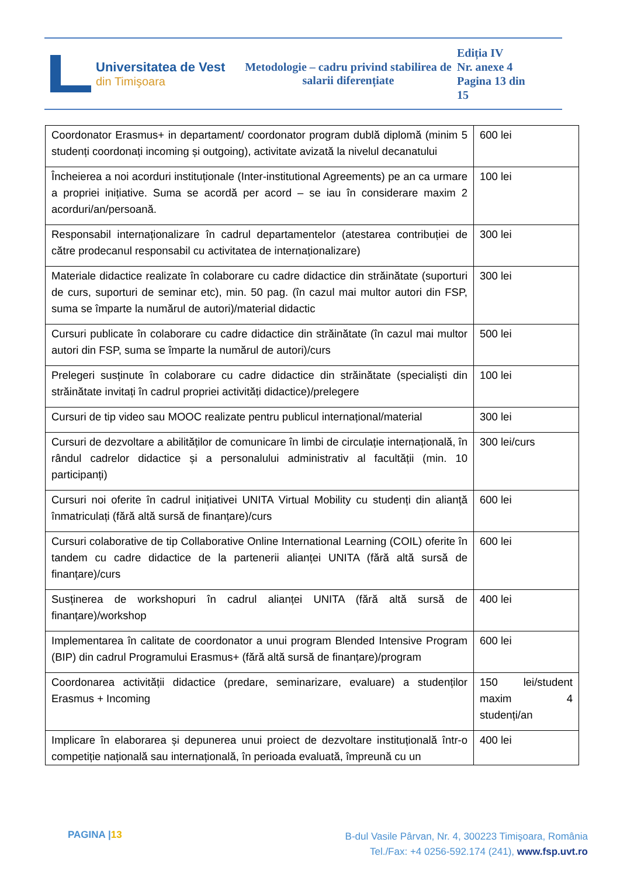Universitatea de Vest
din Timişoara
Metodologie – cadru privind stabilirea de salarii diferențiate
Ediția IV
Nr. anexe 4
Pagina 13 din
15
| Coordonator Erasmus+ in departament/ coordonator program dublă diplomă (minim 5 studenți coordonați incoming și outgoing), activitate avizată la nivelul decanatului | 600 lei |
| Încheierea a noi acorduri instituționale (Inter-institutional Agreements) pe an ca urmare a propriei inițiative. Suma se acordă per acord – se iau în considerare maxim 2 acorduri/an/persoană. | 100 lei |
| Responsabil internaționalizare în cadrul departamentelor (atestarea contribuției de către prodecanul responsabil cu activitatea de internaționalizare) | 300 lei |
| Materiale didactice realizate în colaborare cu cadre didactice din străinătate (suporturi de curs, suporturi de seminar etc), min. 50 pag. (în cazul mai multor autori din FSP, suma se împarte la numărul de autori)/material didactic | 300 lei |
| Cursuri publicate în colaborare cu cadre didactice din străinătate (în cazul mai multor autori din FSP, suma se împarte la numărul de autori)/curs | 500 lei |
| Prelegeri susținute în colaborare cu cadre didactice din străinătate (specialiști din străinătate invitați în cadrul propriei activități didactice)/prelegere | 100 lei |
| Cursuri de tip video sau MOOC realizate pentru publicul internațional/material | 300 lei |
| Cursuri de dezvoltare a abilităților de comunicare în limbi de circulație internațională, în rândul cadrelor didactice și a personalului administrativ al facultății (min. 10 participanți) | 300 lei/curs |
| Cursuri noi oferite în cadrul inițiativei UNITA Virtual Mobility cu studenți din alianță înmatriculați (fără altă sursă de finanțare)/curs | 600 lei |
| Cursuri colaborative de tip Collaborative Online International Learning (COIL) oferite în tandem cu cadre didactice de la partenerii alianței UNITA (fără altă sursă de finanțare)/curs | 600 lei |
| Susținerea de workshopuri în cadrul alianței UNITA (fără altă sursă de finanțare)/workshop | 400 lei |
| Implementarea în calitate de coordonator a unui program Blended Intensive Program (BIP) din cadrul Programului Erasmus+ (fără altă sursă de finanțare)/program | 600 lei |
| Coordonarea activității didactice (predare, seminarizare, evaluare) a studenților Erasmus + Incoming | 150 lei/student maxim 4 studenți/an |
| Implicare în elaborarea și depunerea unui proiect de dezvoltare instituțională într-o competiție națională sau internațională, în perioada evaluată, împreună cu un | 400 lei |
PAGINA |13
B-dul Vasile Pârvan, Nr. 4, 300223 Timişoara, România
Tel./Fax: +4 0256-592.174 (241), www.fsp.uvt.ro